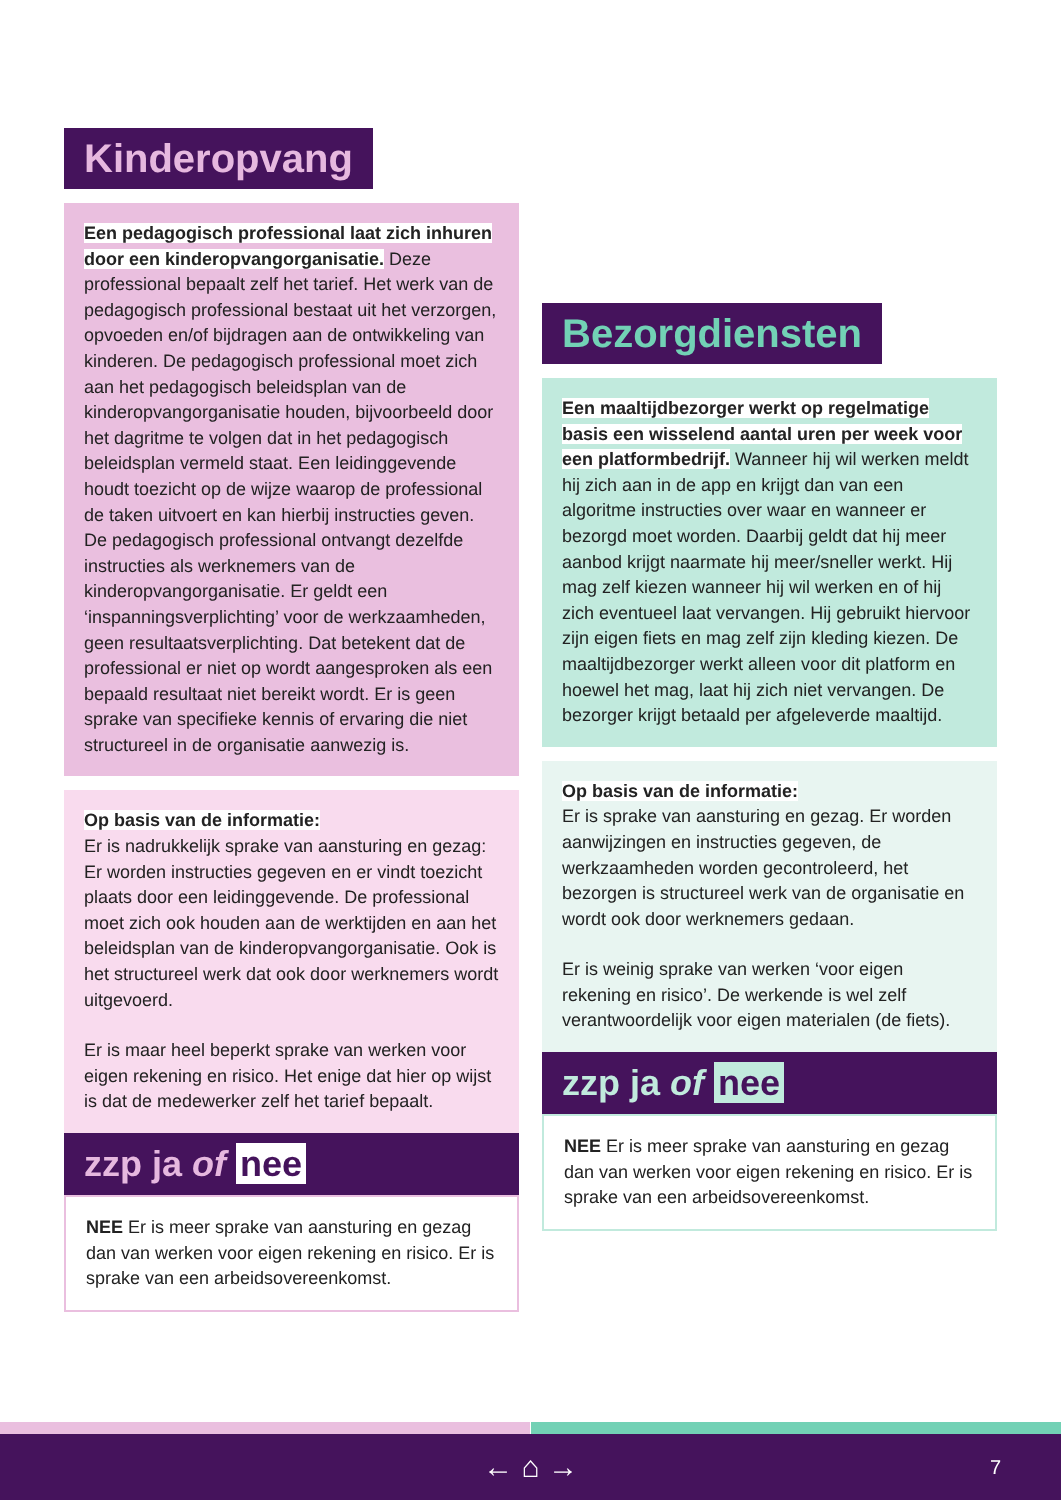Kinderopvang
Een pedagogisch professional laat zich inhuren door een kinderopvangorganisatie. Deze professional bepaalt zelf het tarief. Het werk van de pedagogisch professional bestaat uit het verzorgen, opvoeden en/of bijdragen aan de ontwikkeling van kinderen. De pedagogisch professional moet zich aan het pedagogisch beleidsplan van de kinderopvangorganisatie houden, bijvoorbeeld door het dagritme te volgen dat in het pedagogisch beleidsplan vermeld staat. Een leidinggevende houdt toezicht op de wijze waarop de professional de taken uitvoert en kan hierbij instructies geven. De pedagogisch professional ontvangt dezelfde instructies als werknemers van de kinderopvangorganisatie. Er geldt een ‘inspanningsverplichting’ voor de werkzaamheden, geen resultaatsverplichting. Dat betekent dat de professional er niet op wordt aangesproken als een bepaald resultaat niet bereikt wordt. Er is geen sprake van specifieke kennis of ervaring die niet structureel in de organisatie aanwezig is.
Op basis van de informatie:
Er is nadrukkelijk sprake van aansturing en gezag: Er worden instructies gegeven en er vindt toezicht plaats door een leidinggevende. De professional moet zich ook houden aan de werktijden en aan het beleidsplan van de kinderopvangorganisatie. Ook is het structureel werk dat ook door werknemers wordt uitgevoerd.
Er is maar heel beperkt sprake van werken voor eigen rekening en risico. Het enige dat hier op wijst is dat de medewerker zelf het tarief bepaalt.
zzp ja of nee
NEE Er is meer sprake van aansturing en gezag dan van werken voor eigen rekening en risico. Er is sprake van een arbeidsovereenkomst.
Bezorgdiensten
Een maaltijdbezorger werkt op regelmatige basis een wisselend aantal uren per week voor een platformbedrijf. Wanneer hij wil werken meldt hij zich aan in de app en krijgt dan van een algoritme instructies over waar en wanneer er bezorgd moet worden. Daarbij geldt dat hij meer aanbod krijgt naarmate hij meer/sneller werkt. Hij mag zelf kiezen wanneer hij wil werken en of hij zich eventueel laat vervangen. Hij gebruikt hiervoor zijn eigen fiets en mag zelf zijn kleding kiezen. De maaltijdbezorger werkt alleen voor dit platform en hoewel het mag, laat hij zich niet vervangen. De bezorger krijgt betaald per afgeleverde maaltijd.
Op basis van de informatie:
Er is sprake van aansturing en gezag. Er worden aanwijzingen en instructies gegeven, de werkzaamheden worden gecontroleerd, het bezorgen is structureel werk van de organisatie en wordt ook door werknemers gedaan.
Er is weinig sprake van werken ‘voor eigen rekening en risico’. De werkende is wel zelf verantwoordelijk voor eigen materialen (de fiets).
zzp ja of nee
NEE Er is meer sprake van aansturing en gezag dan van werken voor eigen rekening en risico. Er is sprake van een arbeidsovereenkomst.
← ⌂ → 7